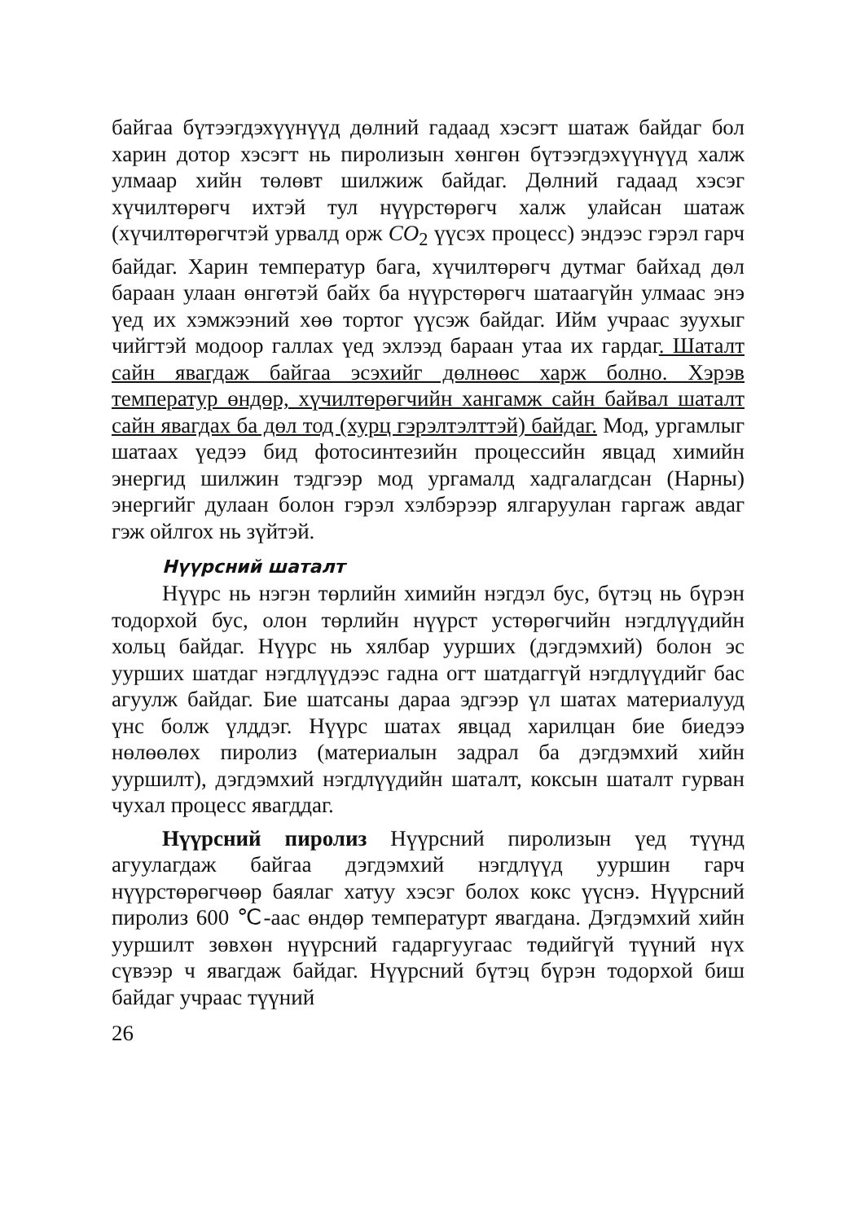байгаа бүтээгдэхүүнүүд дөлний гадаад хэсэгт шатаж байдаг бол харин дотор хэсэгт нь пиролизын хөнгөн бүтээгдэхүүнүүд халж улмаар хийн төлөвт шилжиж байдаг. Дөлний гадаад хэсэг хүчилтөрөгч ихтэй тул нүүрстөрөгч халж улайсан шатаж (хүчилтөрөгчтэй урвалд орж CO<sub>2</sub> үүсэх процесс) эндээс гэрэл гарч байдаг. Харин температур бага, хүчилтөрөгч дутмаг байхад дөл бараан улаан өнгөтэй байх ба нүүрстөрөгч шатаагүйн улмаас энэ үед их хэмжээний хөө тортог үүсэж байдаг. Ийм учраас зуухыг чийгтэй модоор галлах үед эхлээд бараан утаа их гардаг. Шаталт сайн явагдаж байгаа эсэхийг дөлнөөс харж болно. Хэрэв температур өндөр, хүчилтөрөгчийн хангамж сайн байвал шаталт сайн явагдах ба дөл тод (хурц гэрэлтэлттэй) байдаг. Мод, ургамлыг шатаах үедээ бид фотосинтезийн процессийн явцад химийн энергид шилжин тэдгээр мод ургамалд хадгалагдсан (Нарны) энергийг дулаан болон гэрэл хэлбэрээр ялгаруулан гаргаж авдаг гэж ойлгох нь зүйтэй.
Нүүрсний шаталт
Нүүрс нь нэгэн төрлийн химийн нэгдэл бус, бүтэц нь бүрэн тодорхой бус, олон төрлийн нүүрст устөрөгчийн нэгдлүүдийн хольц байдаг. Нүүрс нь хялбар уурших (дэгдэмхий) болон эс уурших шатдаг нэгдлүүдээс гадна огт шатдаггүй нэгдлүүдийг бас агуулж байдаг. Бие шатсаны дараа эдгээр үл шатах материалууд үнс болж үлддэг. Нүүрс шатах явцад харилцан бие биедээ нөлөөлөх пиролиз (материалын задрал ба дэгдэмхий хийн ууршилт), дэгдэмхий нэгдлүүдийн шаталт, коксын шаталт гурван чухал процесс явагддаг.
Нүүрсний пиролиз Нүүрсний пиролизын үед түүнд агуулагдаж байгаа дэгдэмхий нэгдлүүд ууршин гарч нүүрстөрөгчөөр баялаг хатуу хэсэг болох кокс үүснэ. Нүүрсний пиролиз 600 ℃-аас өндөр температурт явагдана. Дэгдэмхий хийн ууршилт зөвхөн нүүрсний гадаргуугаас төдийгүй түүний нүх сүвээр ч явагдаж байдаг. Нүүрсний бүтэц бүрэн тодорхой биш байдаг учраас түүний
26